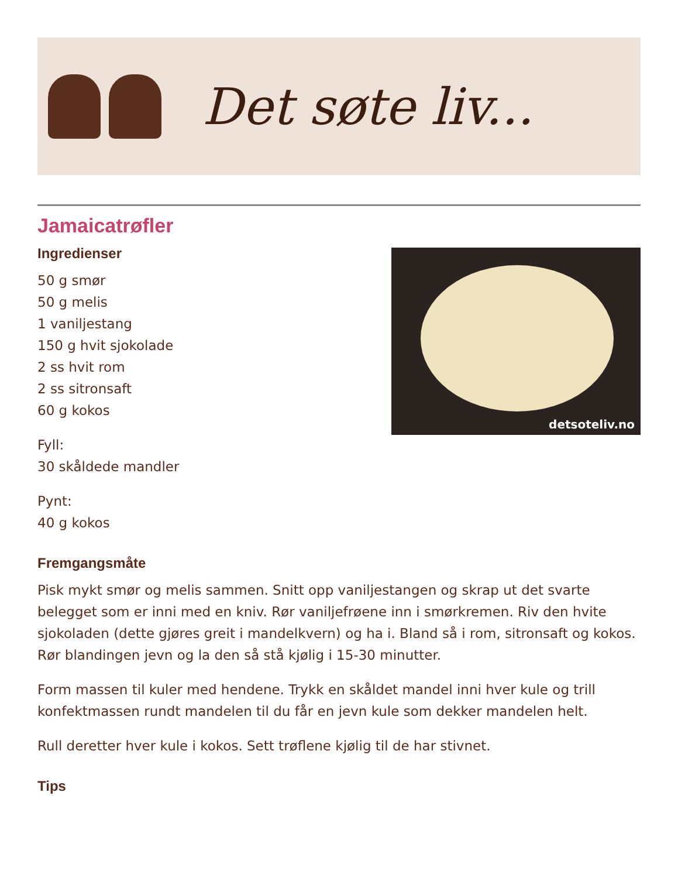Det søte liv...
Jamaicatrøfler
detsoteliv.no
Ingredienser
50 g smør
50 g melis
1 vaniljestang
150 g hvit sjokolade
2 ss hvit rom
2 ss sitronsaft
60 g kokos
Fyll:
30 skåldede mandler
Pynt:
40 g kokos
Fremgangsmåte
Pisk mykt smør og melis sammen. Snitt opp vaniljestangen og skrap ut det svarte belegget som er inni med en kniv. Rør vaniljefrøene inn i smørkremen. Riv den hvite sjokoladen (dette gjøres greit i mandelkvern) og ha i. Bland så i rom, sitronsaft og kokos. Rør blandingen jevn og la den så stå kjølig i 15-30 minutter.
Form massen til kuler med hendene. Trykk en skåldet mandel inni hver kule og trill konfektmassen rundt mandelen til du får en jevn kule som dekker mandelen helt.
Rull deretter hver kule i kokos. Sett trøflene kjølig til de har stivnet.
Tips